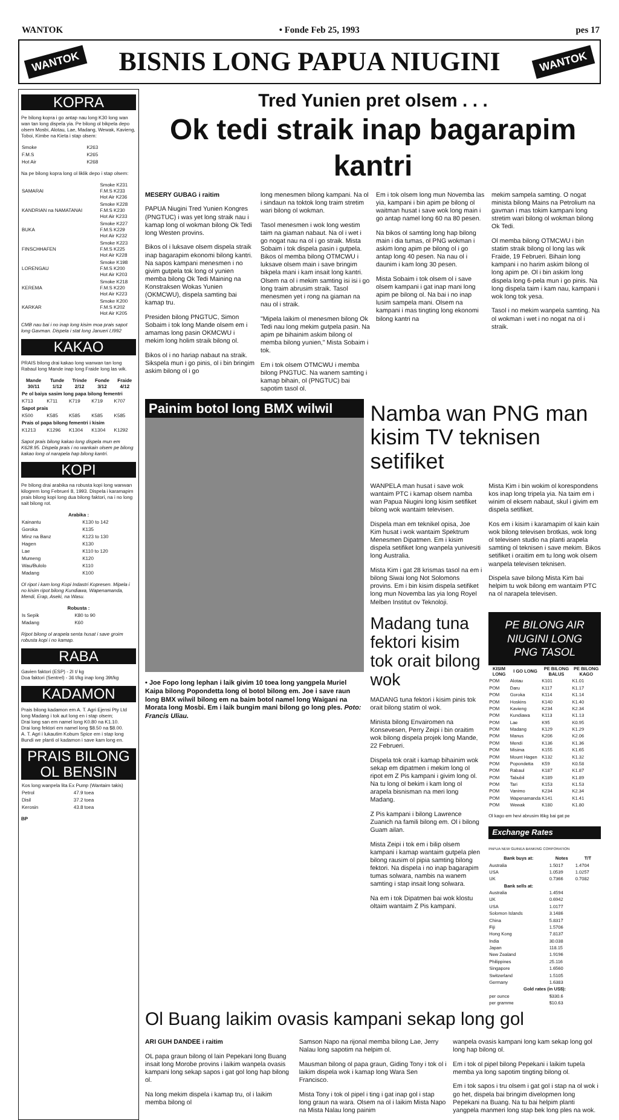WANTOK • Fonde Feb 25, 1993 pes 17
WANTOK
BISNIS LONG PAPUA NIUGINI
WANTOK
KOPRA
Pe bilong kopra i go antap nau long K30 long wan wan tan long dispela yia. Pe bilong ol bikpela depo olsem Mosbi, Alotau, Lae, Madang, Wewak, Kavieng, Toboi, Kimbe na Kieta i stap olsem:
| Smoke | K263 |
| F.M.S | K265 |
| Hot Air | K268 |
Na pe bilong kopra long ol liklik depo i stap olsem:
| SAMARAI | Smoke K231 F.M.S K233 Hot Air K236 |
| KANDRIAN na NAMATANAI | Smoke K228 F.M.S K230 Hot Air K233 |
| BUKA | Smoke K227 F.M.S K229 Hot Air K232 |
| FINSCHHAFEN | Smoke K223 F.M.S K225 Hot Air K228 |
| LORENGAU | Smoke K198 F.M.S K200 Hot Air K203 |
| KEREMA | Smoke K218 F.M.S K220 Hot Air K223 |
| KARKAR | Smoke K200 F.M.S K202 Hot Air K205 |
CMB nau bai i no inap long kisim moa prais sapot long Gavman. Dispela i stat long Janueri I,I992
KAKAO
PRAIS bilong drai kakao long wanwan tan long Rabaul long Mande inap long Fraide long las wik.
| Mande 30/11 | Tunde 1/12 | Trinde 2/12 | Fonde 3/12 | Fraide 4/12 |
| --- | --- | --- | --- | --- |
| Pe ol baiya sasim long papa bilong fementri | | | | |
| K713 | K711 | K719 | K719 | K707 |
| Sapot prais | | | | |
| K500 | K585 | K585 | K585 | K585 |
| Prais ol papa bilong fementri i kisim | | | | |
| K1213 | K1296 | K1304 | K1304 | K1292 |
Sapot prais bilong kakao long dispela mun em K628.95. Dispela prais i no wankain olsem pe bilong kakao long ol narapela hap bilong kantri.
KOPI
Pe bilong drai arabika na robusta kopi long wanwan kilogrem long Februeri 8, 1993. Dispela i karamapim prais bilong kopi long dua bilong faktori, na i no long sait bilong rot.
| Arabika : | |
| --- | --- |
| Kainantu | K130 to 142 |
| Goroka | K135 |
| Minz na Banz | K123 to 130 |
| Hagen | K130 |
| Lae | K110 to 120 |
| Mumeng | K120 |
| Wau/Bulolo | K110 |
| Madang | K100 |
Ol ripot i kam long Kopi Indastri Kopresen. Mipela i no kisim ripot bilong Kundiawa, Wapenamanda, Mendi, Erap, Aseki, na Wasu.
| Robusta : | |
| --- | --- |
| Is Sepik | K80 to 90 |
| Madang | K60 |
Ripot bilong ol arapela senta husat i save groim robusta kopi i no kamap.
RABA
Gavien faktori (ESP) - 2I t/ kg
Doa faktori (Sentrel) - 36 t/kg inap long 39t/kg
KADAMON
Prais bilong kadamon em A. T. Agri Ejensi Pty Ltd long Madang i tok aut long en i stap olsem;
Drai long san em namel long K0.80 na K1.10.
Drai long fektori em namel long $8.50 na $8.00.
A. T. Agri i lukautim Kobum Spice em i stap long Bundi we planti ol kadamon i save kam long en.
PRAIS BILONG OL BENSIN
| Kos long wanpela lita Ex Pump (Wantaim takis) | |
| Petrol | 47.9 toea |
| Disil | 37.2 toea |
| Kerosin | 43.8 toea |
BP
Tred Yunien pret olsem . . .
Ok tedi straik inap bagarapim kantri
MESERY GUBAG i raitim
PAPUA Niugini Tred Yunien Kongres (PNGTUC) i was yet long straik nau i kamap long ol wokman bilong Ok Tedi long Westen provins.
Bikos ol i luksave olsem dispela straik inap bagarapim ekonomi bilong kantri. Na sapos kampani menesmen i no givim gutpela tok long ol yunien memba bilong Ok Tedi Maining na Konstraksen Wokas Yunien (OKMCWU), dispela samting bai kamap tru.
Presiden bilong PNGTUC, Simon Sobaim i tok long Mande olsem em i amamas long pasin OKMCWU i mekim long holim straik bilong ol.
Bikos ol i no hariap nabaut na straik. Sikspela mun i go pinis, ol i bin bringim askim bilong ol i go
long menesmen bilong kampani. Na ol i sindaun na toktok long traim stretim wari bilong ol wokman.
Tasol menesmen i wok long westim taim na giaman nabaut. Na ol i wet i go nogat nau na ol i go straik. Mista Sobaim i tok dispela pasin i gutpela. Bikos ol memba bilong OTMCWU i luksave olsem main i save bringim bikpela mani i kam insait long kantri. Olsem na ol i mekim samting isi isi i go long traim abrusim straik. Tasol menesmen yet i rong na giaman na nau ol i straik.
"Mipela laikim ol menesmen bilong Ok Tedi nau long mekim gutpela pasin. Na apim pe bihainim askim bilong ol memba bilong yunien," Mista Sobaim i tok.
Em i tok olsem OTMCWU i memba bilong PNGTUC. Na wanem samting i kamap bihain, ol (PNGTUC) bai sapotim tasol ol.
Em i tok olsem long mun Novemba las yia, kampani i bin apim pe bilong ol waitman husat i save wok long main i go antap namel long 60 na 80 pesen.
Na bikos ol samting long hap bilong main i dia tumas, ol PNG wokman i askim long apim pe bilong ol i go antap long 40 pesen. Na nau ol i daunim i kam long 30 pesen.
Mista Sobaim i tok olsem ol i save olsem kampani i gat inap mani long apim pe bilong ol. Na bai i no inap lusim sampela mani. Olsem na kampani i mas tingting long ekonomi bilong kantri na
mekim sampela samting. O nogat minista bilong Mains na Petrolium na gavman i mas tokim kampani long stretim wari bilong ol wokman bilong Ok Tedi.
Ol memba bilong OTMCWU i bin statim straik bilong ol long las wik Fraide, 19 Februeri. Bihain long kampani i no harim askim bilong ol long apim pe. Ol i bin askim long dispela long 6-pela mun i go pinis. Na long dispela taim i kam nau, kampani i wok long tok yesa.
Tasol i no mekim wanpela samting. Na ol wokman i wet i no nogat na ol i straik.
Painim botol long BMX wilwil
• Joe Fopo long lephan i laik givim 10 toea long yangpela Muriel Kaipa bilong Popondetta long ol botol bilong em. Joe i save raun long BMX wilwil bilong em na baim botol namel long Waigani na Morata long Mosbi. Em i laik bungim mani bilong go long ples. Poto: Francis Uliau.
Namba wan PNG man kisim TV teknisen setifiket
WANPELA man husat i save wok wantaim PTC i kamap olsem namba wan Papua Niugini long kisim setifiket bilong wok wantaim televisen.
Dispela man em teknikel opisa, Joe Kim husat i wok wantaim Spektrum Menesmen Dipatmen. Em i kisim dispela setifiket long wanpela yunivesiti long Australia.
Mista Kim i gat 28 krismas tasol na em i bilong Siwai long Not Solomons provins. Em i bin kisim dispela setifiket long mun Novemba las yia long Royel Melben Institut ov Teknoloji.
Mista Kim i bin wokim ol korespondens kos inap long tripela yia. Na taim em i winim ol eksem nabaut, skul i givim em dispela setifiket.
Kos em i kisim i karamapim ol kain kain wok bilong televisen brotkas, wok long ol televisen studio na planti arapela samting ol teknisen i save mekim. Bikos setifiket i oraitim em tu long wok olsem wanpela televisen teknisen.
Dispela save bilong Mista Kim bai helpim tu wok bilong em wantaim PTC na ol narapela televisen.
Madang tuna fektori kisim tok orait bilong wok
MADANG tuna fektori i kisim pinis tok orait bilong statim ol wok.
Minista bilong Envairomen na Konsevesen, Perry Zeipi i bin oraitim wok bilong dispela projek long Mande, 22 Februeri.
Dispela tok orait i kamap bihainim wok sekap em dipatmen i mekim long ol ripot em Z Pis kampani i givim long ol. Na tu long ol bekim i kam long ol arapela bisnisman na meri long Madang.
Z Pis kampani i bilong Lawrence Zuanich na famili bilong em. Ol i bilong Guam ailan.
Mista Zeipi i tok em i bilip olsem kampani i kamap wantaim gutpela plen bilong rausim ol pipia samting bilong fektori. Na dispela i no inap bagarapim tumas solwara, nambis na wanem samting i stap insait long solwara.
Na em i tok Dipatmen bai wok klostu oltaim wantaim Z Pis kampani.
PE BILONG AIR NIUGINI LONG PNG TASOL
| KISIM LONG | I GO LONG | PE BILONG BALUS | PE BILONG KAGO |
| --- | --- | --- | --- |
| POM | Alotau | K101 | K1.01 |
| POM | Daru | K117 | K1.17 |
| POM | Goroka | K114 | K1.14 |
| POM | Hoskins | K140 | K1.40 |
| POM | Kavieng | K234 | K2.34 |
| POM | Kundiawa | K113 | K1.13 |
| POM | Lae | K95 | K0.95 |
| POM | Madang | K129 | K1.29 |
| POM | Manus | K206 | K2.06 |
| POM | Mendi | K136 | K1.36 |
| POM | Misima | K155 | K1.65 |
| POM | Mount Hagen | K132 | K1.32 |
| POM | Popondetta | K59 | K0.58 |
| POM | Rabaul | K187 | K1.87 |
| POM | Tabubil | K189 | K1.89 |
| POM | Tari | K153 | K1.53 |
| POM | Vanimo | K234 | K2.34 |
| POM | Wapenamanda | K141 | K1.41 |
| POM | Wewak | K180 | K1.80 |
Ol kago em hevi abrusim I6kg bai gat pe
Exchange Rates
PAPUA NEW GUINEA BANKING CORPORATION
| Bank buys at: | Notes | T/T |
| --- | --- | --- |
| Australia | 1.5017 | 1.4704 |
| USA | 1.0539 | 1.0257 |
| UK | 0.7366 | 0.7082 |
| Bank sells at: | | |
| Australia | 1.4594 | |
| UK | 0.6942 | |
| USA | 1.0177 | |
| Solomon Islands | 3.1486 | |
| China | 5.8317 | |
| Fiji | 1.5706 | |
| Hong Kong | 7.8137 | |
| India | 30.038 | |
| Japan | 118.15 | |
| New Zealand | 1.9196 | |
| Philippines | 25.116 | |
| Singapore | 1.6560 | |
| Switzerland | 1.5105 | |
| Germany | 1.6383 | |
| Gold rates (in US$): | | |
| per ounce | $330.6 | |
| per gramme | $10.63 | |
Ol Buang laikim ovasis kampani sekap long gol
ARI GUH DANDEE i raitim
OL papa graun bilong ol lain Pepekani long Buang insait long Morobe provins i laikim wanpela ovasis kampani long sekap sapos i gat gol long hap bilong ol.
Na long mekim dispela i kamap tru, ol i laikim memba bilong ol
Samson Napo na rijonal memba bilong Lae, Jerry Nalau long sapotim na helpim ol.
Mausman bilong ol papa graun, Giding Tony i tok ol i laikim dispela wok i kamap long Wara Sen Francisco.
Mista Tony i tok ol pipel i ting i gat inap gol i stap long graun na wara. Olsem na ol i laikim Mista Napo na Mista Nalau long painim
wanpela ovasis kampani long kam sekap long gol long hap bilong ol.
Em i tok ol pipel bilong Pepekani i laikim tupela memba ya long sapotim tingting bilong ol.
Em i tok sapos i tru olsem i gat gol i stap na ol wok i go het, dispela bai bringim divelopmen long Pepekani na Buang. Na tu bai helpim planti yangpela manmeri long stap bek long ples na wok.